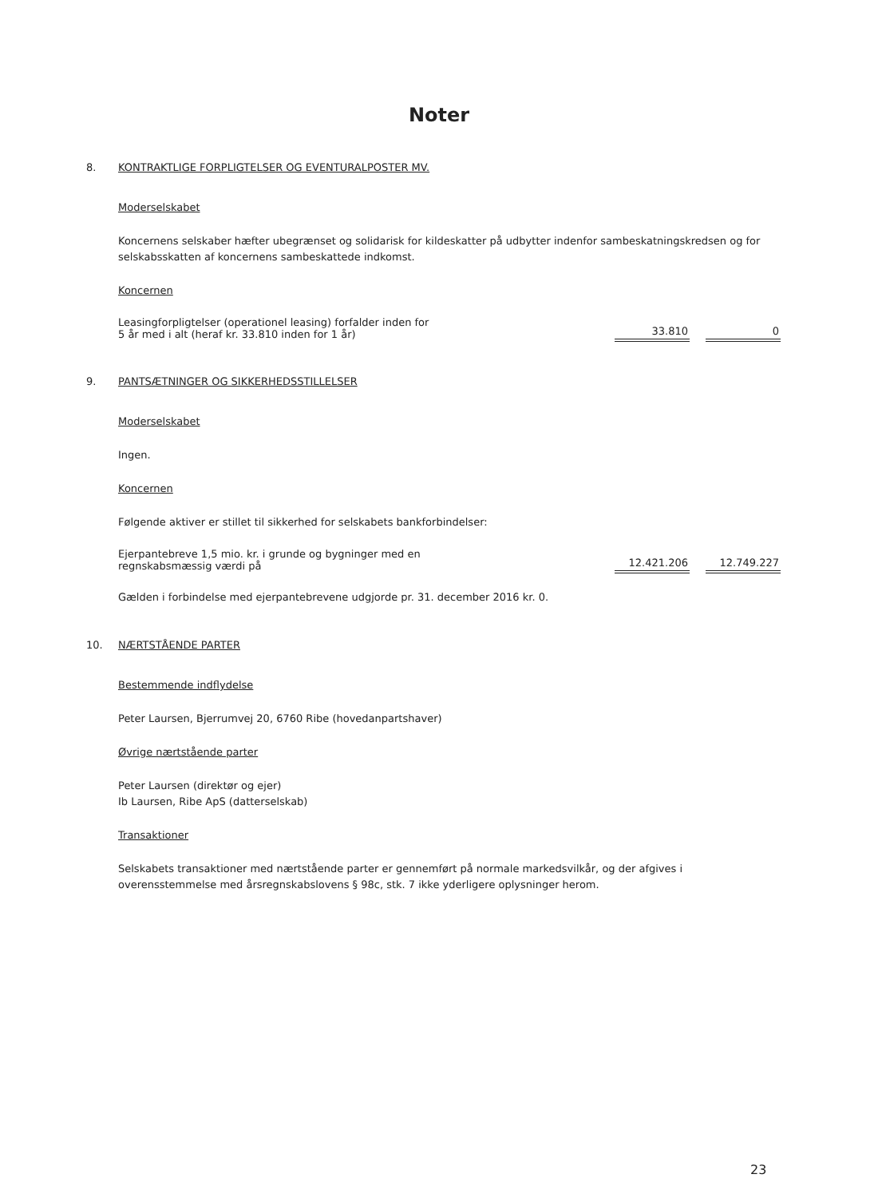Noter
8. KONTRAKTLIGE FORPLIGTELSER OG EVENTURALPOSTER MV.
Moderselskabet
Koncernens selskaber hæfter ubegrænset og solidarisk for kildeskatter på udbytter indenfor sambeskatningskredsen og for selskabsskatten af koncernens sambeskattede indkomst.
Koncernen
| Leasingforpligtelser (operationel leasing) forfalder inden for 5 år med i alt (heraf kr. 33.810 inden for 1 år) | 33.810 | | 0 |
9. PANTSÆTNINGER OG SIKKERHEDSSTILLELSER
Moderselskabet
Ingen.
Koncernen
Følgende aktiver er stillet til sikkerhed for selskabets bankforbindelser:
| Ejerpantebreve 1,5 mio. kr. i grunde og bygninger med en regnskabsmæssig værdi på | 12.421.206 | | 12.749.227 |
Gælden i forbindelse med ejerpantebrevene udgjorde pr. 31. december 2016 kr. 0.
10. NÆRTSTÅENDE PARTER
Bestemmende indflydelse
Peter Laursen, Bjerrumvej 20, 6760 Ribe (hovedanpartshaver)
Øvrige nærtstående parter
Peter Laursen (direktør og ejer)
Ib Laursen, Ribe ApS (datterselskab)
Transaktioner
Selskabets transaktioner med nærtstående parter er gennemført på normale markedsvilkår, og der afgives i overensstemmelse med årsregnskabslovens § 98c, stk. 7 ikke yderligere oplysninger herom.
23